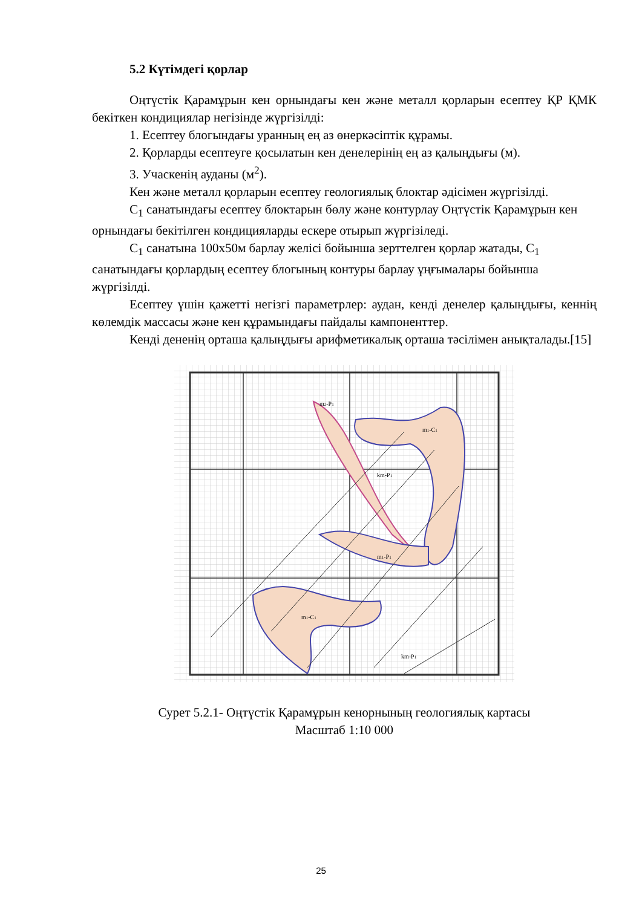5.2 Күтімдегі қорлар
Оңтүстік Қарамұрын кен орнындағы кен және металл қорларын есептеу ҚР ҚМК бекіткен кондициялар негізінде жүргізілді:
1. Есептеу блогындағы уранның ең аз өнеркәсіптік құрамы.
2. Қорларды есептеуге қосылатын кен денелерінің ең аз қалыңдығы (м).
3. Учаскенің ауданы (м<sup>2</sup>).
Кен және металл қорларын есептеу геологиялық блоктар әдісімен жүргізілді.
С<sub>1</sub> санатындағы есептеу блоктарын бөлу және контурлау Оңтүстік Қарамұрын кен орнындағы бекітілген кондицияларды ескере отырып жүргізіледі.
С<sub>1</sub> санатына 100х50м барлау желісі бойынша зерттелген қорлар жатады, С<sub>1</sub> санатындағы қорлардың есептеу блогының контуры барлау ұңғымалары бойынша жүргізілді.
Есептеу үшін қажетті негізгі параметрлер: аудан, кенді денелер қалыңдығы, кеннің көлемдік массасы және кен құрамындағы пайдалы кампоненттер.
Кенді дененің орташа қалыңдығы арифметикалық орташа тәсілімен анықталады.[15]
m2-P1
m1-C1
km-P1
m1-P1
m1-C1
km-P1
Сурет 5.2.1- Оңтүстік Қарамұрын кенорнының геологиялық картасы
Масштаб 1:10 000
25